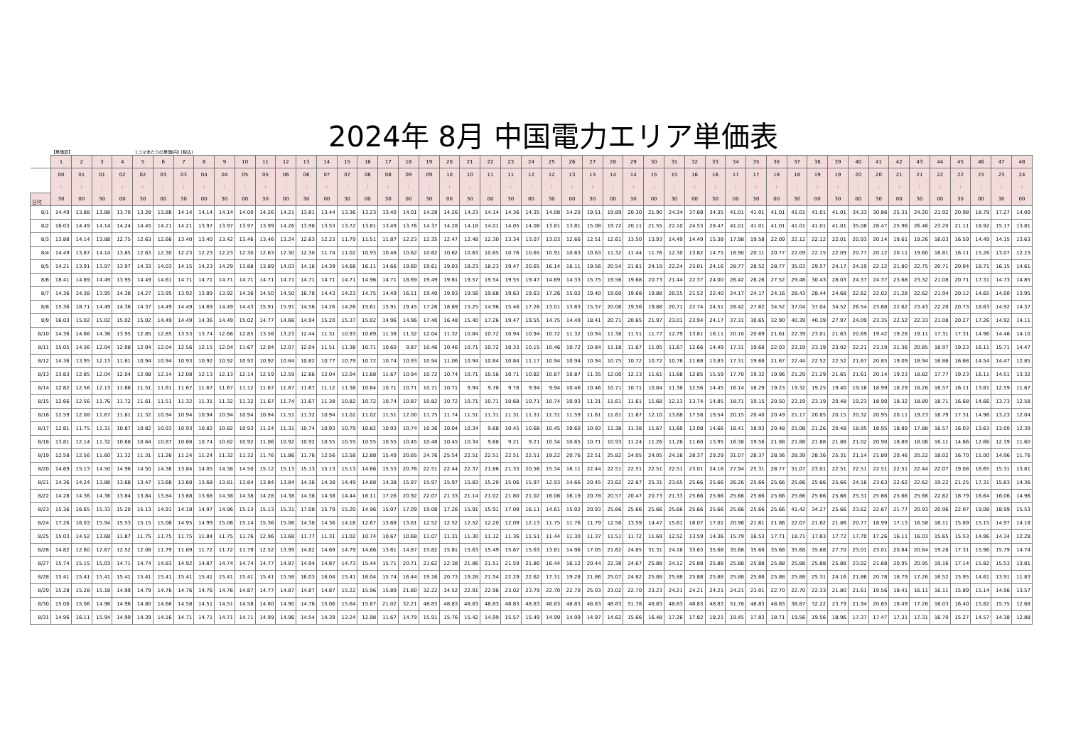2024年 8月 中国電力エリア単価表
【単価表】 1コマあたりの単価(円) [税込]
| | 1 | 2 | 3 | 4 | 5 | 6 | 7 | 8 | 9 | 10 | 11 | 12 | 13 | 14 | 15 | 16 | 17 | 18 | 19 | 20 | 21 | 22 | 23 | 24 | 25 | 26 | 27 | 28 | 29 | 30 | 31 | 32 | 33 | 34 | 35 | 36 | 37 | 38 | 39 | 40 | 41 | 42 | 43 | 44 | 45 | 46 | 47 | 48 |
| --- | --- | --- | --- | --- | --- | --- | --- | --- | --- | --- | --- | --- | --- | --- | --- | --- | --- | --- | --- | --- | --- | --- | --- | --- | --- | --- | --- | --- | --- | --- | --- | --- | --- | --- | --- | --- | --- | --- | --- | --- | --- | --- | --- | --- | --- | --- | --- | --- |
| | 00 | 01 | 01 | 02 | 02 | 03 | 03 | 04 | 04 | 05 | 05 | 06 | 06 | 07 | 07 | 08 | 08 | 09 | 09 | 10 | 10 | 11 | 11 | 12 | 12 | 13 | 13 | 14 | 14 | 15 | 15 | 16 | 16 | 17 | 17 | 18 | 18 | 19 | 19 | 20 | 20 | 21 | 21 | 22 | 22 | 23 | 23 | 24 |
| | : | : | : | : | : | : | : | : | : | : | : | : | : | : | : | : | : | : | : | : | : | : | : | : | : | : | : | : | : | : | : | : | : | : | : | : | : | : | : | : | : | : | : | : | : | : | : | : |
| 日付 | 30 | 00 | 30 | 00 | 30 | 00 | 30 | 00 | 30 | 00 | 30 | 00 | 30 | 00 | 30 | 00 | 30 | 00 | 30 | 00 | 30 | 00 | 30 | 00 | 30 | 00 | 30 | 00 | 30 | 00 | 30 | 00 | 30 | 00 | 30 | 00 | 30 | 00 | 30 | 00 | 30 | 00 | 30 | 00 | 30 | 00 | 30 | 00 |
| 8/1 | 14.49 | 13.88 | 13.88 | 13.70 | 13.28 | 13.88 | 14.14 | 14.14 | 14.14 | 14.00 | 14.26 | 14.21 | 13.81 | 13.44 | 13.36 | 13.23 | 13.40 | 14.01 | 14.28 | 14.26 | 14.23 | 14.14 | 14.36 | 14.35 | 14.08 | 14.20 | 19.51 | 19.89 | 20.30 | 21.90 | 24.34 | 37.68 | 34.35 | 41.01 | 41.01 | 41.01 | 41.01 | 41.01 | 41.01 | 34.33 | 30.86 | 25.31 | 24.20 | 21.92 | 20.98 | 18.79 | 17.27 | 14.00 |
| 8/2 | 16.03 | 14.49 | 14.14 | 14.24 | 14.45 | 14.21 | 14.21 | 13.97 | 13.97 | 13.97 | 13.99 | 14.26 | 13.98 | 13.53 | 13.72 | 13.81 | 13.49 | 13.76 | 14.37 | 14.28 | 14.18 | 14.01 | 14.05 | 14.08 | 13.81 | 13.81 | 15.08 | 19.72 | 20.11 | 21.55 | 22.10 | 24.53 | 28.47 | 41.01 | 41.01 | 41.01 | 41.01 | 41.01 | 41.01 | 35.08 | 28.47 | 25.96 | 26.46 | 23.20 | 21.11 | 18.92 | 15.17 | 13.81 |
| 8/3 | 13.88 | 14.14 | 13.88 | 12.75 | 12.63 | 12.66 | 13.40 | 13.40 | 13.42 | 13.46 | 13.46 | 13.24 | 12.63 | 12.23 | 11.79 | 11.51 | 11.87 | 12.23 | 12.35 | 12.47 | 12.48 | 12.30 | 13.34 | 13.07 | 13.03 | 12.66 | 12.51 | 12.61 | 13.50 | 13.93 | 14.49 | 14.49 | 15.38 | 17.98 | 19.58 | 22.09 | 22.12 | 22.12 | 22.01 | 20.93 | 20.14 | 19.61 | 19.26 | 16.03 | 16.59 | 14.49 | 14.15 | 13.63 |
| 8/4 | 14.49 | 13.87 | 14.14 | 13.85 | 12.63 | 12.30 | 12.23 | 12.23 | 12.23 | 12.30 | 12.63 | 12.30 | 12.30 | 11.74 | 11.02 | 10.93 | 10.48 | 10.62 | 10.62 | 10.62 | 10.63 | 10.65 | 10.76 | 10.65 | 10.91 | 10.63 | 10.63 | 11.32 | 11.44 | 11.76 | 12.30 | 13.82 | 14.75 | 18.90 | 20.11 | 20.77 | 22.09 | 22.15 | 22.09 | 20.77 | 20.12 | 20.11 | 19.60 | 16.81 | 16.11 | 15.26 | 13.07 | 12.23 |
| 8/5 | 14.21 | 13.91 | 13.97 | 13.97 | 14.33 | 14.03 | 14.15 | 14.23 | 14.29 | 13.88 | 13.89 | 14.03 | 14.16 | 14.39 | 14.68 | 16.11 | 14.66 | 19.60 | 19.61 | 19.03 | 18.23 | 18.23 | 19.47 | 20.65 | 16.14 | 16.11 | 19.56 | 20.54 | 21.61 | 24.19 | 22.24 | 23.01 | 24.16 | 28.77 | 28.52 | 28.77 | 35.03 | 29.57 | 24.17 | 24.19 | 22.12 | 21.80 | 22.75 | 20.71 | 20.04 | 18.71 | 16.15 | 14.61 |
| 8/6 | 18.41 | 14.89 | 14.49 | 13.95 | 14.49 | 14.61 | 14.71 | 14.71 | 14.71 | 14.71 | 14.71 | 14.71 | 14.71 | 14.71 | 14.71 | 14.96 | 14.71 | 18.69 | 19.49 | 19.61 | 19.57 | 19.54 | 19.55 | 19.47 | 14.69 | 14.33 | 15.75 | 19.56 | 19.68 | 20.73 | 21.44 | 22.37 | 24.00 | 26.42 | 26.26 | 27.52 | 29.48 | 30.43 | 28.03 | 24.37 | 24.37 | 23.68 | 23.32 | 21.08 | 20.71 | 17.31 | 14.73 | 14.85 |
| 8/7 | 14.36 | 14.38 | 13.95 | 14.38 | 14.27 | 13.95 | 13.92 | 13.89 | 13.92 | 14.36 | 14.50 | 14.50 | 16.78 | 14.43 | 14.23 | 14.75 | 14.49 | 16.11 | 19.40 | 19.93 | 19.56 | 19.68 | 19.63 | 19.63 | 17.26 | 15.02 | 19.40 | 19.60 | 19.68 | 19.88 | 20.55 | 21.52 | 22.40 | 24.17 | 24.17 | 24.16 | 28.43 | 28.44 | 24.68 | 22.62 | 22.02 | 21.28 | 22.62 | 21.94 | 20.12 | 14.65 | 14.00 | 13.95 |
| 8/8 | 15.36 | 18.71 | 14.49 | 14.36 | 14.37 | 14.49 | 14.49 | 14.69 | 14.49 | 14.43 | 15.91 | 15.91 | 14.56 | 14.26 | 14.26 | 15.61 | 15.91 | 19.45 | 17.26 | 18.69 | 15.25 | 14.96 | 15.46 | 17.26 | 13.01 | 13.63 | 15.37 | 20.06 | 19.56 | 19.88 | 20.71 | 22.74 | 24.51 | 28.42 | 27.62 | 34.52 | 37.04 | 37.04 | 34.52 | 26.54 | 23.68 | 22.62 | 23.43 | 22.20 | 20.73 | 18.63 | 14.92 | 14.37 |
| 8/9 | 16.03 | 15.02 | 15.02 | 15.02 | 15.02 | 14.49 | 14.49 | 14.36 | 14.49 | 15.02 | 14.77 | 14.66 | 14.94 | 15.20 | 15.37 | 15.02 | 14.96 | 14.96 | 17.40 | 16.48 | 15.40 | 17.26 | 19.47 | 19.55 | 14.75 | 14.49 | 18.41 | 20.71 | 20.65 | 21.97 | 23.01 | 23.94 | 24.17 | 37.31 | 30.65 | 32.90 | 40.39 | 40.39 | 27.97 | 24.09 | 23.35 | 22.52 | 22.33 | 21.08 | 20.27 | 17.26 | 14.92 | 14.11 |
| 8/10 | 14.36 | 14.66 | 14.36 | 13.95 | 12.85 | 12.85 | 13.53 | 13.74 | 12.66 | 12.85 | 13.58 | 13.23 | 12.44 | 11.31 | 10.93 | 10.69 | 11.38 | 11.32 | 12.04 | 11.32 | 10.84 | 10.72 | 10.94 | 10.94 | 10.72 | 11.32 | 10.94 | 11.38 | 11.51 | 11.77 | 12.79 | 13.81 | 16.11 | 20.10 | 20.69 | 21.61 | 22.39 | 23.01 | 21.63 | 20.69 | 19.42 | 19.28 | 19.11 | 17.31 | 17.31 | 14.96 | 14.46 | 14.10 |
| 8/11 | 15.05 | 14.36 | 12.04 | 12.08 | 12.04 | 12.04 | 12.56 | 12.15 | 12.04 | 11.67 | 12.04 | 12.07 | 12.04 | 11.51 | 11.38 | 10.71 | 10.60 | 9.87 | 10.46 | 10.46 | 10.71 | 10.72 | 10.33 | 10.15 | 10.46 | 10.72 | 10.84 | 11.18 | 11.67 | 11.05 | 11.67 | 12.66 | 14.49 | 17.31 | 19.68 | 22.03 | 23.19 | 23.19 | 23.02 | 22.21 | 23.19 | 21.36 | 20.85 | 18.97 | 19.23 | 16.11 | 15.71 | 14.47 |
| 8/12 | 14.36 | 13.95 | 12.13 | 11.61 | 10.94 | 10.94 | 10.93 | 10.92 | 10.92 | 10.92 | 10.92 | 10.84 | 10.82 | 10.77 | 10.79 | 10.72 | 10.74 | 10.93 | 10.94 | 11.06 | 10.94 | 10.84 | 10.84 | 11.17 | 10.94 | 10.94 | 10.94 | 10.75 | 10.72 | 10.72 | 10.76 | 11.68 | 13.83 | 17.31 | 19.68 | 21.67 | 22.44 | 22.52 | 22.52 | 21.67 | 20.85 | 19.09 | 18.94 | 16.86 | 16.68 | 14.54 | 14.47 | 12.85 |
| 8/13 | 13.83 | 12.85 | 12.04 | 12.04 | 12.08 | 12.14 | 12.08 | 12.13 | 12.13 | 12.14 | 12.59 | 12.59 | 12.66 | 12.04 | 12.04 | 11.68 | 11.67 | 10.94 | 10.72 | 10.74 | 10.71 | 10.56 | 10.71 | 10.82 | 10.87 | 10.87 | 11.35 | 12.00 | 12.13 | 11.61 | 11.68 | 12.85 | 15.59 | 17.70 | 19.32 | 19.96 | 21.29 | 21.29 | 21.65 | 21.61 | 20.14 | 19.23 | 18.82 | 17.77 | 19.23 | 16.11 | 14.51 | 13.32 |
| 8/14 | 12.82 | 12.56 | 12.13 | 11.68 | 11.51 | 11.61 | 11.67 | 11.67 | 11.67 | 11.12 | 11.67 | 11.67 | 11.67 | 11.12 | 11.38 | 10.84 | 10.71 | 10.71 | 10.71 | 10.71 | 9.94 | 9.78 | 9.78 | 9.94 | 9.94 | 10.46 | 10.46 | 10.71 | 10.71 | 10.84 | 11.38 | 12.56 | 14.45 | 16.14 | 18.29 | 19.23 | 19.32 | 19.25 | 19.40 | 19.16 | 18.99 | 18.29 | 18.26 | 16.57 | 16.11 | 13.81 | 12.59 | 11.67 |
| 8/15 | 12.66 | 12.56 | 11.76 | 11.72 | 11.61 | 11.51 | 11.32 | 11.31 | 11.32 | 11.32 | 11.67 | 11.74 | 11.67 | 11.38 | 10.82 | 10.72 | 10.74 | 10.87 | 10.82 | 10.72 | 10.71 | 10.71 | 10.68 | 10.71 | 10.74 | 10.93 | 11.31 | 11.61 | 11.61 | 11.68 | 12.13 | 13.74 | 14.85 | 18.71 | 19.15 | 20.50 | 23.19 | 23.19 | 20.48 | 19.23 | 18.90 | 18.32 | 18.89 | 18.71 | 16.68 | 14.66 | 13.73 | 12.58 |
| 8/16 | 12.59 | 12.08 | 11.67 | 11.61 | 11.32 | 10.94 | 10.94 | 10.94 | 10.94 | 10.94 | 10.94 | 11.51 | 11.32 | 10.94 | 11.02 | 11.02 | 11.51 | 12.00 | 11.75 | 11.74 | 11.51 | 11.31 | 11.31 | 11.31 | 11.31 | 11.59 | 11.61 | 11.61 | 11.67 | 12.10 | 13.68 | 17.58 | 19.54 | 20.15 | 20.40 | 20.49 | 21.17 | 20.85 | 20.15 | 20.32 | 20.95 | 20.11 | 19.23 | 18.79 | 17.31 | 14.96 | 13.23 | 12.04 |
| 8/17 | 12.81 | 11.75 | 11.31 | 10.87 | 10.82 | 10.93 | 10.93 | 10.82 | 10.82 | 10.93 | 11.24 | 11.31 | 10.74 | 10.93 | 10.79 | 10.82 | 10.93 | 10.74 | 10.36 | 10.04 | 10.34 | 9.68 | 10.45 | 10.68 | 10.45 | 10.60 | 10.93 | 11.38 | 11.38 | 11.67 | 11.60 | 13.08 | 14.66 | 18.41 | 18.93 | 20.48 | 21.08 | 21.26 | 20.48 | 18.95 | 18.95 | 18.89 | 17.88 | 16.57 | 16.03 | 13.63 | 13.00 | 12.39 |
| 8/18 | 13.81 | 12.14 | 11.32 | 10.68 | 10.64 | 10.87 | 10.68 | 10.74 | 10.82 | 10.92 | 11.06 | 10.92 | 10.92 | 10.55 | 10.55 | 10.55 | 10.55 | 10.45 | 10.48 | 10.45 | 10.34 | 9.68 | 9.21 | 9.21 | 10.34 | 10.65 | 10.71 | 10.93 | 11.24 | 11.26 | 11.26 | 11.60 | 13.95 | 16.38 | 19.56 | 21.88 | 21.88 | 21.88 | 21.88 | 21.02 | 20.90 | 18.89 | 18.06 | 16.11 | 14.66 | 12.66 | 12.39 | 11.60 |
| 8/19 | 12.58 | 12.56 | 11.60 | 11.32 | 11.31 | 11.26 | 11.24 | 11.24 | 11.32 | 11.32 | 11.76 | 11.86 | 11.76 | 12.56 | 12.58 | 12.88 | 15.49 | 20.65 | 24.76 | 25.54 | 22.51 | 22.51 | 22.51 | 22.51 | 19.22 | 20.76 | 22.51 | 25.82 | 24.05 | 24.05 | 24.16 | 28.37 | 29.29 | 31.07 | 28.37 | 28.36 | 28.39 | 28.36 | 25.31 | 21.14 | 21.80 | 20.46 | 20.22 | 18.02 | 16.70 | 15.00 | 14.96 | 11.76 |
| 8/20 | 14.69 | 15.13 | 14.50 | 14.96 | 14.50 | 14.38 | 13.84 | 14.05 | 14.38 | 14.50 | 15.12 | 15.13 | 15.13 | 15.13 | 15.13 | 14.66 | 15.53 | 20.76 | 22.51 | 22.44 | 22.37 | 21.86 | 21.33 | 20.56 | 15.34 | 16.11 | 22.44 | 22.51 | 22.51 | 22.51 | 22.51 | 23.01 | 24.16 | 27.94 | 25.31 | 28.77 | 31.07 | 23.01 | 22.51 | 22.51 | 22.51 | 22.51 | 22.44 | 22.07 | 19.08 | 16.65 | 15.31 | 13.81 |
| 8/21 | 14.36 | 14.24 | 13.88 | 13.68 | 13.47 | 13.68 | 13.68 | 13.68 | 13.81 | 13.84 | 13.84 | 13.84 | 14.36 | 14.38 | 14.49 | 14.68 | 14.38 | 15.97 | 15.97 | 15.97 | 15.83 | 15.20 | 15.06 | 15.97 | 12.93 | 14.66 | 20.45 | 23.62 | 22.67 | 25.31 | 23.65 | 25.66 | 25.66 | 26.26 | 25.66 | 25.66 | 25.66 | 25.66 | 25.66 | 24.16 | 23.63 | 22.62 | 22.62 | 19.22 | 21.25 | 17.31 | 15.83 | 14.36 |
| 8/22 | 14.28 | 14.36 | 14.36 | 13.84 | 13.84 | 13.84 | 13.68 | 13.68 | 14.38 | 14.38 | 14.28 | 14.38 | 14.38 | 14.38 | 14.44 | 16.11 | 17.26 | 20.92 | 22.07 | 21.33 | 21.14 | 21.02 | 21.80 | 21.02 | 16.06 | 16.19 | 20.78 | 20.57 | 20.47 | 20.73 | 21.33 | 25.66 | 25.66 | 25.66 | 25.66 | 25.66 | 25.66 | 25.66 | 25.66 | 25.31 | 25.66 | 25.66 | 25.66 | 22.62 | 18.79 | 16.64 | 16.06 | 14.96 |
| 8/23 | 15.36 | 16.65 | 15.33 | 15.20 | 15.13 | 14.91 | 14.18 | 14.97 | 14.96 | 15.13 | 15.13 | 15.31 | 17.08 | 15.79 | 15.20 | 14.96 | 15.07 | 17.09 | 19.08 | 17.26 | 15.91 | 15.91 | 17.09 | 16.11 | 14.61 | 15.02 | 20.93 | 25.66 | 25.66 | 25.66 | 25.66 | 25.66 | 25.66 | 25.66 | 25.66 | 25.66 | 41.42 | 34.27 | 25.66 | 23.62 | 22.67 | 21.77 | 20.93 | 20.96 | 22.07 | 19.08 | 18.99 | 15.53 |
| 8/24 | 17.26 | 16.03 | 15.94 | 15.53 | 15.15 | 15.06 | 14.95 | 14.99 | 15.06 | 15.14 | 15.36 | 15.06 | 14.38 | 14.36 | 14.18 | 12.67 | 13.68 | 13.81 | 12.52 | 12.52 | 12.52 | 12.20 | 12.09 | 12.13 | 11.75 | 11.76 | 11.79 | 12.58 | 13.59 | 14.47 | 15.61 | 16.07 | 17.01 | 20.96 | 21.61 | 21.86 | 22.07 | 21.62 | 21.86 | 20.77 | 18.99 | 17.13 | 16.58 | 16.11 | 15.89 | 15.15 | 14.97 | 14.18 |
| 8/25 | 15.03 | 14.52 | 13.68 | 11.87 | 11.75 | 11.75 | 11.75 | 11.84 | 11.75 | 11.76 | 12.96 | 13.68 | 11.77 | 11.31 | 11.02 | 10.74 | 10.67 | 10.68 | 11.07 | 11.31 | 11.30 | 11.12 | 11.36 | 11.51 | 11.44 | 11.30 | 11.37 | 11.51 | 11.72 | 11.69 | 12.52 | 13.59 | 14.36 | 15.79 | 16.53 | 17.71 | 18.71 | 17.83 | 17.72 | 17.70 | 17.26 | 16.11 | 16.03 | 15.65 | 15.53 | 14.96 | 14.34 | 12.28 |
| 8/26 | 14.82 | 12.60 | 12.67 | 12.52 | 12.08 | 11.79 | 11.89 | 11.72 | 11.72 | 11.79 | 12.52 | 13.99 | 14.82 | 14.69 | 14.79 | 14.66 | 13.61 | 14.87 | 15.82 | 15.81 | 15.63 | 15.49 | 15.67 | 15.63 | 13.81 | 14.96 | 17.05 | 21.62 | 24.85 | 31.31 | 24.16 | 33.63 | 35.68 | 35.68 | 35.68 | 35.68 | 35.68 | 35.68 | 27.70 | 23.01 | 23.01 | 20.84 | 20.84 | 19.28 | 17.31 | 15.96 | 15.79 | 14.74 |
| 8/27 | 15.74 | 15.15 | 15.03 | 14.71 | 14.74 | 14.83 | 14.92 | 14.87 | 14.74 | 14.74 | 14.77 | 14.87 | 14.94 | 14.87 | 14.73 | 15.44 | 15.71 | 20.71 | 21.62 | 22.38 | 21.86 | 21.51 | 21.59 | 21.80 | 16.44 | 16.12 | 20.44 | 22.38 | 24.67 | 25.88 | 24.12 | 25.88 | 25.88 | 25.88 | 25.88 | 25.88 | 25.88 | 25.88 | 25.88 | 23.02 | 21.68 | 20.95 | 20.95 | 19.16 | 17.14 | 15.82 | 15.53 | 13.81 |
| 8/28 | 15.41 | 15.41 | 15.41 | 15.41 | 15.41 | 15.41 | 15.41 | 15.41 | 15.41 | 15.41 | 15.41 | 15.58 | 16.03 | 16.04 | 15.41 | 16.04 | 15.74 | 16.44 | 19.16 | 20.73 | 19.28 | 21.54 | 22.29 | 22.62 | 17.31 | 19.28 | 21.86 | 25.07 | 24.82 | 25.88 | 25.88 | 25.88 | 25.88 | 25.88 | 25.88 | 25.88 | 25.88 | 25.31 | 24.16 | 21.86 | 20.78 | 18.79 | 17.26 | 16.52 | 15.95 | 14.61 | 13.91 | 11.83 |
| 8/29 | 15.28 | 15.28 | 15.18 | 14.99 | 14.79 | 14.76 | 14.76 | 14.76 | 14.76 | 14.87 | 14.77 | 14.87 | 14.87 | 14.87 | 15.22 | 15.96 | 15.89 | 21.80 | 32.22 | 34.52 | 22.91 | 22.96 | 23.02 | 23.79 | 22.70 | 22.70 | 25.03 | 23.02 | 22.70 | 23.23 | 24.21 | 24.21 | 24.21 | 24.21 | 23.01 | 22.70 | 22.70 | 22.33 | 21.80 | 21.61 | 19.56 | 18.41 | 16.11 | 16.11 | 15.89 | 15.14 | 14.96 | 13.57 |
| 8/30 | 15.06 | 15.06 | 14.96 | 14.96 | 14.80 | 14.66 | 14.58 | 14.51 | 14.51 | 14.58 | 14.80 | 14.90 | 14.76 | 15.06 | 15.64 | 15.87 | 21.02 | 32.21 | 48.83 | 48.83 | 48.83 | 48.83 | 48.83 | 48.83 | 48.83 | 48.83 | 48.83 | 48.83 | 51.78 | 48.83 | 48.83 | 48.83 | 48.83 | 51.78 | 48.83 | 48.83 | 38.87 | 32.22 | 23.79 | 21.94 | 20.65 | 18.49 | 17.26 | 16.03 | 16.40 | 15.82 | 15.75 | 12.68 |
| 8/31 | 14.96 | 16.11 | 15.94 | 14.99 | 14.39 | 14.16 | 14.71 | 14.71 | 14.71 | 14.71 | 14.99 | 14.96 | 14.54 | 14.39 | 13.24 | 12.98 | 11.67 | 14.79 | 15.91 | 15.76 | 15.42 | 14.99 | 15.57 | 15.49 | 14.99 | 14.99 | 14.97 | 14.62 | 15.66 | 16.48 | 17.26 | 17.82 | 18.21 | 19.45 | 17.83 | 18.71 | 19.56 | 19.56 | 18.96 | 17.37 | 17.47 | 17.31 | 17.31 | 16.70 | 15.27 | 14.57 | 14.38 | 12.88 |